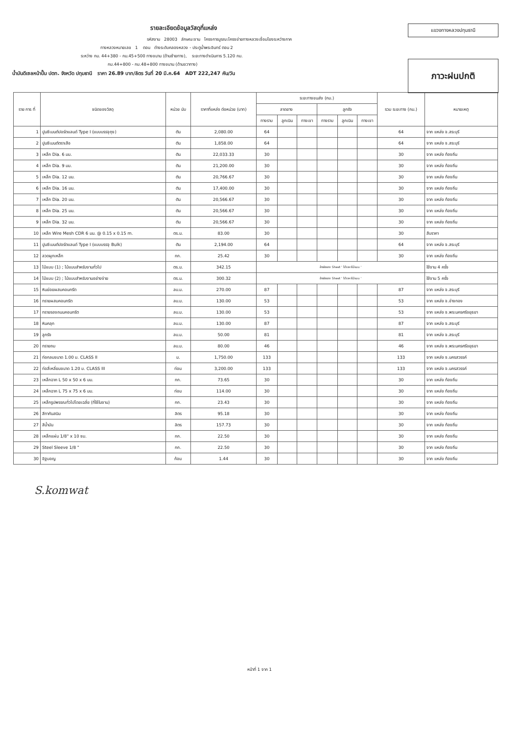รายละเอียดข้อมูลวัสดุที่แหล่ง
รหัสงาน 28003 ลักษณะงาน โครงการบูรณะโครงข่ายทางหลวงเชื่อมโยงระหว่างภาค
ทางหลวงหมายเลข 1 ตอน ต่างระดับคลองหลวง - ประตูน้ำพระอินทร์ ตอน 2
ระหว่าง กม. 44+380 - กม.45+500 ทางขนาน (ด้านซ้ายทาง), ระยะทางดำเนินการ 5.120 กม.
กม.44+800 - กม.48+800 ทางขนาน (ด้านขวาทาง)
น้ำมันดีเซลหน้าปั๊ม ปตท. จังหวัด ปทุมธานี ราคา 26.89 บาท/ลิตร วันที่ 20 มี.ค.64 ADT 222,247 คัน/วัน
แขวงทางหลวงปทุมธานี
ภาวะฝนปกติ
| ราย การ ที่ | ชนิดของวัสดุ | หน่วย นับ | ราคาที่แหล่ง ต่อหน่วย (บาท) | ระยะทางขนส่ง (กม.) | | | | | | รวม ระยะทาง (กม.) | หมายเหตุ |
| --- | --- | --- | --- | --- | --- | --- | --- | --- | --- | --- | --- |
| | | | | ลาดยาง | | | ลูกรัง | | | | |
| | | | | ทางราบ | ลูกเนิน | ทางเขา | ทางราบ | ลูกเนิน | ทางเขา | | |
| 1 | ปูนซีเมนต์ปอร์ตแลนด์ Type I (แบบบรรจุถุง) | ตัน | 2,080.00 | 64 | | | | | | 64 | จาก แหล่ง จ.สระบุรี |
| 2 | ปูนซีเมนต์ตราเสือ | ตัน | 1,858.00 | 64 | | | | | | 64 | จาก แหล่ง จ.สระบุรี |
| 3 | เหล็ก Dia. 6 มม. | ตัน | 22,033.33 | 30 | | | | | | 30 | จาก แหล่ง ท้องถิ่น |
| 4 | เหล็ก Dia. 9 มม. | ตัน | 21,200.00 | 30 | | | | | | 30 | จาก แหล่ง ท้องถิ่น |
| 5 | เหล็ก Dia. 12 มม. | ตัน | 20,766.67 | 30 | | | | | | 30 | จาก แหล่ง ท้องถิ่น |
| 6 | เหล็ก Dia. 16 มม. | ตัน | 17,400.00 | 30 | | | | | | 30 | จาก แหล่ง ท้องถิ่น |
| 7 | เหล็ก Dia. 20 มม. | ตัน | 20,566.67 | 30 | | | | | | 30 | จาก แหล่ง ท้องถิ่น |
| 8 | เหล็ก Dia. 25 มม. | ตัน | 20,566.67 | 30 | | | | | | 30 | จาก แหล่ง ท้องถิ่น |
| 9 | เหล็ก Dia. 32 มม. | ตัน | 20,566.67 | 30 | | | | | | 30 | จาก แหล่ง ท้องถิ่น |
| 10 | เหล็ก Wire Mesh CDR 6 มม. @ 0.15 x 0.15 m. | ตร.ม. | 83.00 | 30 | | | | | | 30 | สืบราคา |
| 11 | ปูนซีเมนต์ปอร์ตแลนด์ Type I (แบบบรรจุ Bulk) | ตัน | 2,194.00 | 64 | | | | | | 64 | จาก แหล่ง จ.สระบุรี |
| 12 | ลวดผูกเหล็ก | กก. | 25.42 | 30 | | | | | | 30 | จาก แหล่ง ท้องถิ่น |
| 13 | ไม้แบบ (1) ; ไม้แบบสำหรับงานทั่วไป | ตร.ม. | 342.15 | อ้างอิงจาก Sheet ' ได้ราคาไม้แบบ ' | | | | | | | ใช้งาน 4 ครั้ง |
| 14 | ไม้แบบ (2) ; ไม้แบบสำหรับงานอย่างง่าย | ตร.ม. | 300.32 | อ้างอิงจาก Sheet ' ได้ราคาไม้แบบ ' | | | | | | | ใช้งาน 5 ครั้ง |
| 15 | หินย่อยผสมคอนกรีต | ลบ.ม. | 270.00 | 87 | | | | | | 87 | จาก แหล่ง จ.สระบุรี |
| 16 | ทรายผสมคอนกรีต | ลบ.ม. | 130.00 | 53 | | | | | | 53 | จาก แหล่ง จ.อ่างทอง |
| 17 | ทรายรองถนนคอนกรีต | ลบ.ม. | 130.00 | 53 | | | | | | 53 | จาก แหล่ง จ.พระนครศรีอยุธยา |
| 18 | หินคลุก | ลบ.ม. | 130.00 | 87 | | | | | | 87 | จาก แหล่ง จ.สระบุรี |
| 19 | ลูกรัง | ลบ.ม. | 50.00 | 81 | | | | | | 81 | จาก แหล่ง จ.สระบุรี |
| 20 | ทรายถม | ลบ.ม. | 80.00 | 46 | | | | | | 46 | จาก แหล่ง จ.พระนครศรีอยุธยา |
| 21 | ท่อกลมขนาด 1.00 ม. CLASS II | ม. | 1,750.00 | 133 | | | | | | 133 | จาก แหล่ง จ.นครสวรรค์ |
| 22 | ท่อสี่เหลี่ยมขนาด 1.20 ม. CLASS III | ท่อน | 3,200.00 | 133 | | | | | | 133 | จาก แหล่ง จ.นครสวรรค์ |
| 23 | เหล็กฉาก L 50 x 50 x 6 มม. | กก. | 73.65 | 30 | | | | | | 30 | จาก แหล่ง ท้องถิ่น |
| 24 | เหล็กฉาก L 75 x 75 x 6 มม. | ท่อน | 114.00 | 30 | | | | | | 30 | จาก แหล่ง ท้องถิ่น |
| 25 | เหล็กรูปพรรณทั่วไปโดยเฉลี่ย (ที่ใช้ในงาน) | กก. | 23.43 | 30 | | | | | | 30 | จาก แหล่ง ท้องถิ่น |
| 26 | สีทากันสนิม | ลิตร | 95.18 | 30 | | | | | | 30 | จาก แหล่ง ท้องถิ่น |
| 27 | สีน้ำมัน | ลิตร | 157.73 | 30 | | | | | | 30 | จาก แหล่ง ท้องถิ่น |
| 28 | เหล็กแผ่น 1/8" x 10 ซม. | กก. | 22.50 | 30 | | | | | | 30 | จาก แหล่ง ท้องถิ่น |
| 29 | Steel Sleeve 1/8 " | กก. | 22.50 | 30 | | | | | | 30 | จาก แหล่ง ท้องถิ่น |
| 30 | อิฐมอญ | ก้อน | 1.44 | 30 | | | | | | 30 | จาก แหล่ง ท้องถิ่น |
S.komwat
หน้าที่ 1 จาก 1